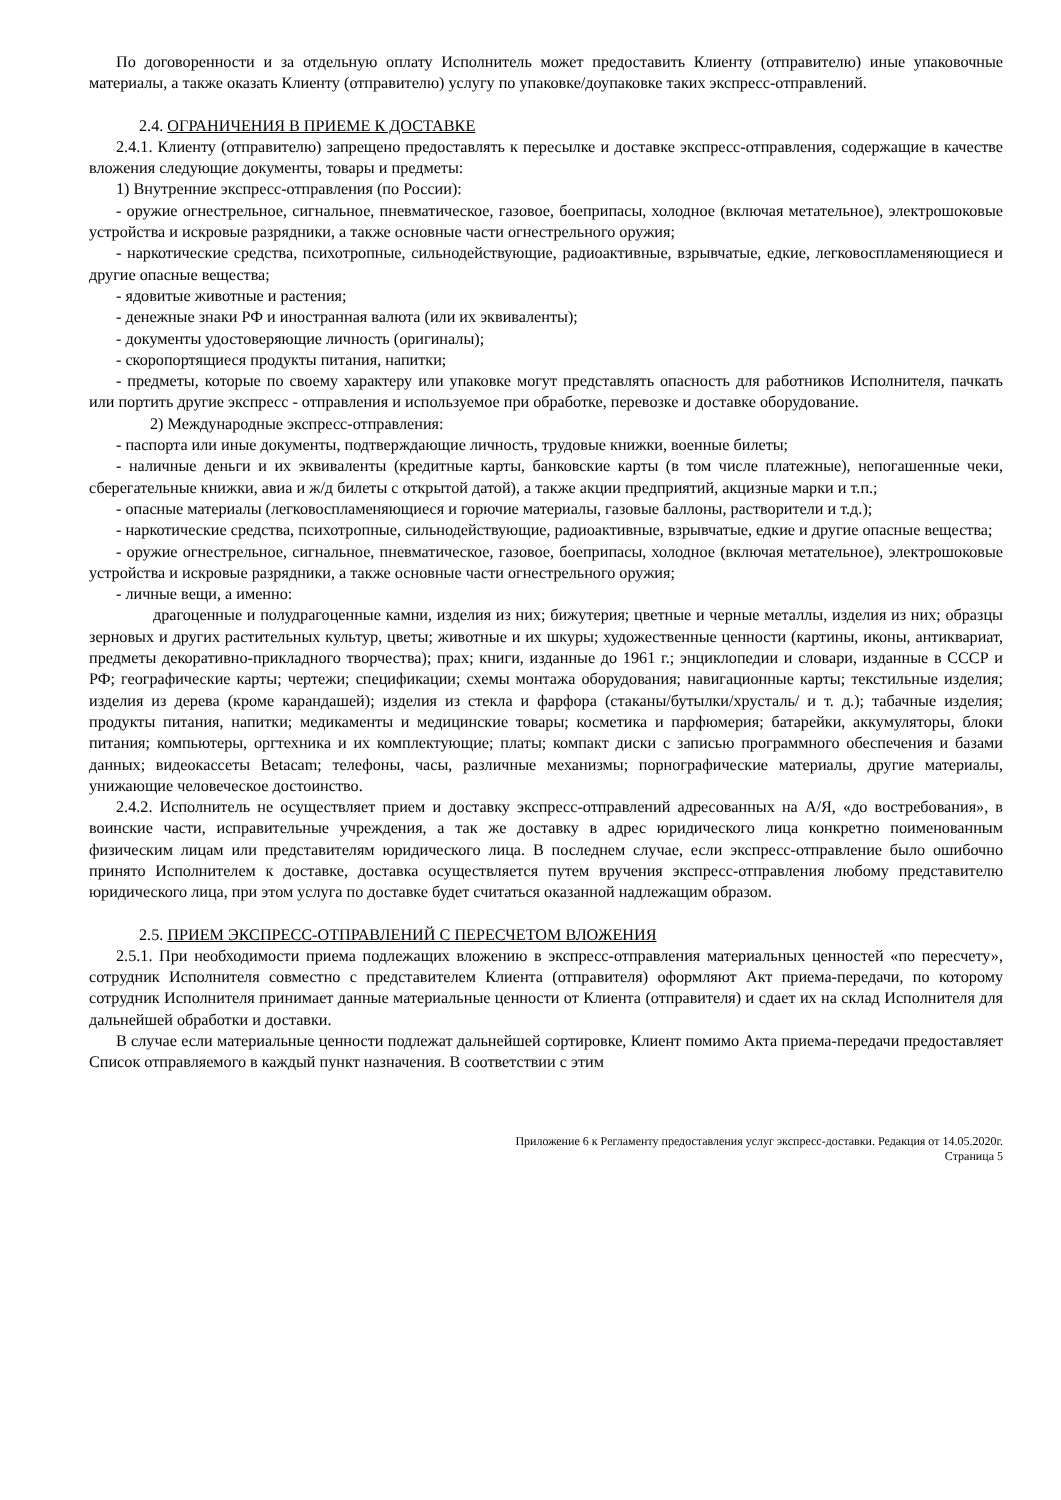По договоренности и за отдельную оплату Исполнитель может предоставить Клиенту (отправителю) иные упаковочные материалы, а также оказать Клиенту (отправителю) услугу по упаковке/доупаковке таких экспресс-отправлений.
2.4. ОГРАНИЧЕНИЯ В ПРИЕМЕ К ДОСТАВКЕ
2.4.1. Клиенту (отправителю) запрещено предоставлять к пересылке и доставке экспресс-отправления, содержащие в качестве вложения следующие документы, товары и предметы:
1) Внутренние экспресс-отправления (по России):
- оружие огнестрельное, сигнальное, пневматическое, газовое, боеприпасы, холодное (включая метательное), электрошоковые устройства и искровые разрядники, а также основные части огнестрельного оружия;
- наркотические средства, психотропные, сильнодействующие, радиоактивные, взрывчатые, едкие, легковоспламеняющиеся и другие опасные вещества;
- ядовитые животные и растения;
- денежные знаки РФ и иностранная валюта (или их эквиваленты);
- документы удостоверяющие личность (оригиналы);
- скоропортящиеся продукты питания, напитки;
- предметы, которые по своему характеру или упаковке могут представлять опасность для работников Исполнителя, пачкать или портить другие экспресс - отправления и используемое при обработке, перевозке и доставке оборудование.
2) Международные экспресс-отправления:
- паспорта или иные документы, подтверждающие личность, трудовые книжки, военные билеты;
- наличные деньги и их эквиваленты (кредитные карты, банковские карты (в том числе платежные), непогашенные чеки, сберегательные книжки, авиа и ж/д билеты с открытой датой), а также акции предприятий, акцизные марки и т.п.;
- опасные материалы (легковоспламеняющиеся и горючие материалы, газовые баллоны, растворители и т.д.);
- наркотические средства, психотропные, сильнодействующие, радиоактивные, взрывчатые, едкие и другие опасные вещества;
- оружие огнестрельное, сигнальное, пневматическое, газовое, боеприпасы, холодное (включая метательное), электрошоковые устройства и искровые разрядники, а также основные части огнестрельного оружия;
- личные вещи, а именно:
драгоценные и полудрагоценные камни, изделия из них; бижутерия; цветные и черные металлы, изделия из них; образцы зерновых и других растительных культур, цветы; животные и их шкуры; художественные ценности (картины, иконы, антиквариат, предметы декоративно-прикладного творчества); прах; книги, изданные до 1961 г.; энциклопедии и словари, изданные в СССР и РФ; географические карты; чертежи; спецификации; схемы монтажа оборудования; навигационные карты; текстильные изделия; изделия из дерева (кроме карандашей); изделия из стекла и фарфора (стаканы/бутылки/хрусталь/ и т. д.); табачные изделия; продукты питания, напитки; медикаменты и медицинские товары; косметика и парфюмерия; батарейки, аккумуляторы, блоки питания; компьютеры, оргтехника и их комплектующие; платы; компакт диски с записью программного обеспечения и базами данных; видеокассеты Betacam; телефоны, часы, различные механизмы; порнографические материалы, другие материалы, унижающие человеческое достоинство.
2.4.2. Исполнитель не осуществляет прием и доставку экспресс-отправлений адресованных на А/Я, «до востребования», в воинские части, исправительные учреждения, а так же доставку в адрес юридического лица конкретно поименованным физическим лицам или представителям юридического лица. В последнем случае, если экспресс-отправление было ошибочно принято Исполнителем к доставке, доставка осуществляется путем вручения экспресс-отправления любому представителю юридического лица, при этом услуга по доставке будет считаться оказанной надлежащим образом.
2.5. ПРИЕМ ЭКСПРЕСС-ОТПРАВЛЕНИЙ С ПЕРЕСЧЕТОМ ВЛОЖЕНИЯ
2.5.1. При необходимости приема подлежащих вложению в экспресс-отправления материальных ценностей «по пересчету», сотрудник Исполнителя совместно с представителем Клиента (отправителя) оформляют Акт приема-передачи, по которому сотрудник Исполнителя принимает данные материальные ценности от Клиента (отправителя) и сдает их на склад Исполнителя для дальнейшей обработки и доставки.
В случае если материальные ценности подлежат дальнейшей сортировке, Клиент помимо Акта приема-передачи предоставляет Список отправляемого в каждый пункт назначения. В соответствии с этим
Приложение 6 к Регламенту предоставления услуг экспресс-доставки. Редакция от 14.05.2020г.
Страница 5